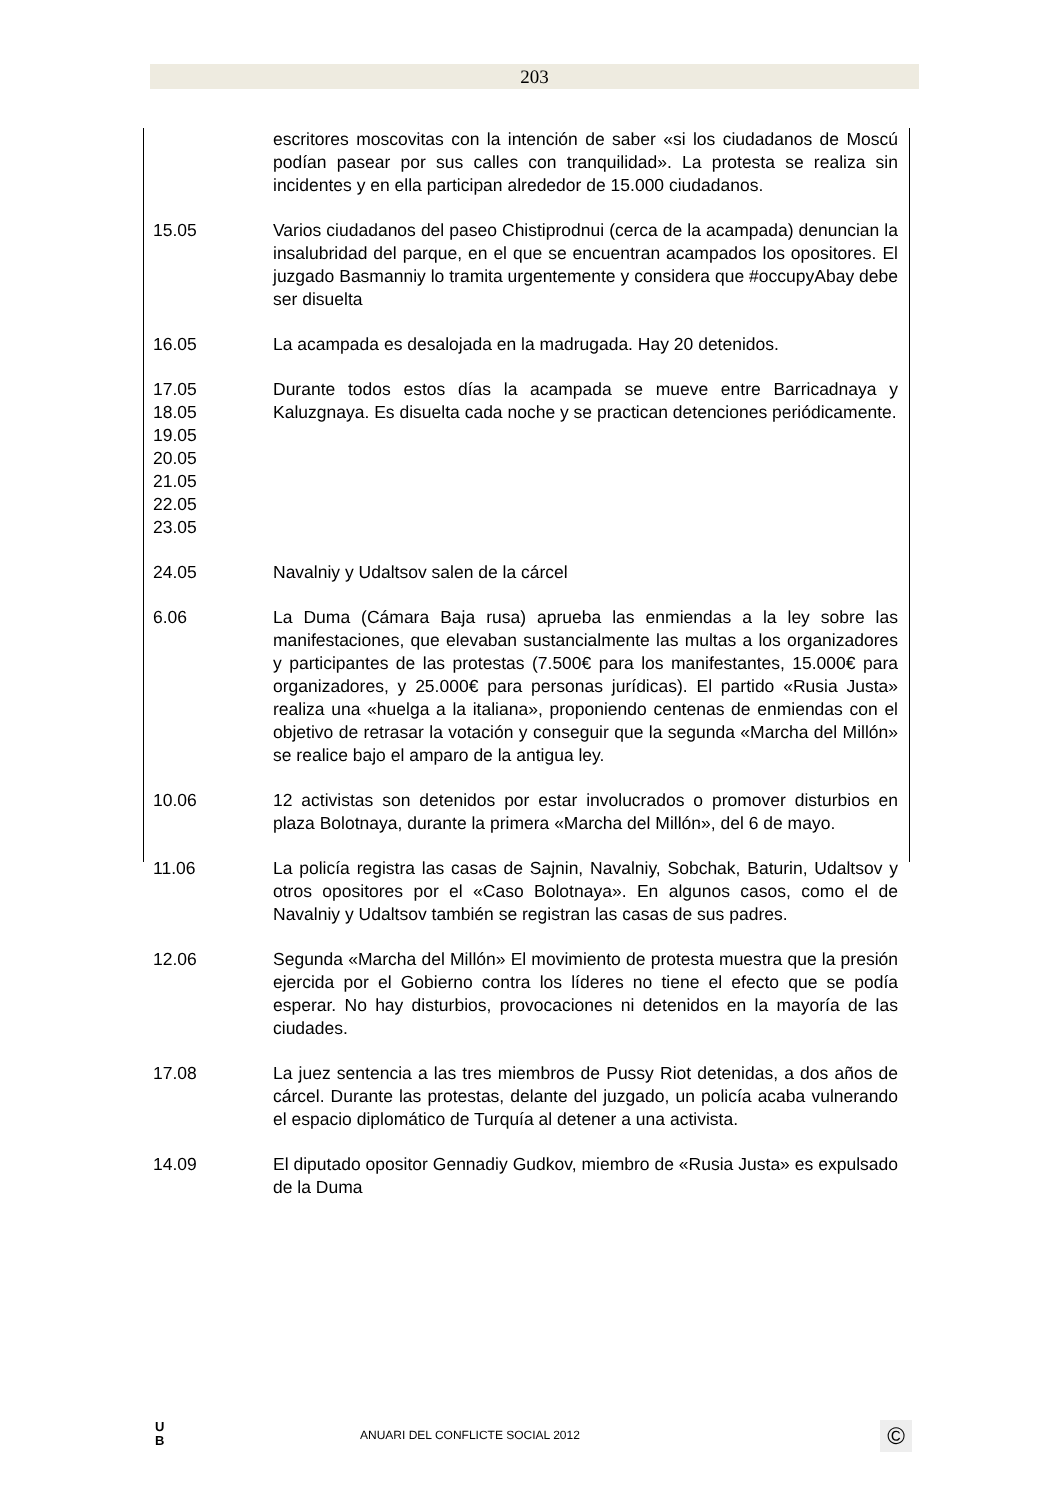203
escritores moscovitas con la intención de saber «si los ciudadanos de Moscú podían pasear por sus calles con tranquilidad». La protesta se realiza sin incidentes y en ella participan alrededor de 15.000 ciudadanos.
15.05 Varios ciudadanos del paseo Chistiprodnui (cerca de la acampada) denuncian la insalubridad del parque, en el que se encuentran acampados los opositores. El juzgado Basmanniy lo tramita urgentemente y considera que #occupyAbay debe ser disuelta
16.05 La acampada es desalojada en la madrugada. Hay 20 detenidos.
17.05
18.05
19.05
20.05
21.05
22.05
23.05
Durante todos estos días la acampada se mueve entre Barricadnaya y Kaluzgnaya. Es disuelta cada noche y se practican detenciones periódicamente.
24.05 Navalniy y Udaltsov salen de la cárcel
6.06 La Duma (Cámara Baja rusa) aprueba las enmiendas a la ley sobre las manifestaciones, que elevaban sustancialmente las multas a los organizadores y participantes de las protestas (7.500€ para los manifestantes, 15.000€ para organizadores, y 25.000€ para personas jurídicas). El partido «Rusia Justa» realiza una «huelga a la italiana», proponiendo centenas de enmiendas con el objetivo de retrasar la votación y conseguir que la segunda «Marcha del Millón» se realice bajo el amparo de la antigua ley.
10.06 12 activistas son detenidos por estar involucrados o promover disturbios en plaza Bolotnaya, durante la primera «Marcha del Millón», del 6 de mayo.
11.06 La policía registra las casas de Sajnin, Navalniy, Sobchak, Baturin, Udaltsov y otros opositores por el «Caso Bolotnaya». En algunos casos, como el de Navalniy y Udaltsov también se registran las casas de sus padres.
12.06 Segunda «Marcha del Millón» El movimiento de protesta muestra que la presión ejercida por el Gobierno contra los líderes no tiene el efecto que se podía esperar. No hay disturbios, provocaciones ni detenidos en la mayoría de las ciudades.
17.08 La juez sentencia a las tres miembros de Pussy Riot detenidas, a dos años de cárcel. Durante las protestas, delante del juzgado, un policía acaba vulnerando el espacio diplomático de Turquía al detener a una activista.
14.09 El diputado opositor Gennadiy Gudkov, miembro de «Rusia Justa» es expulsado de la Duma
U
B
ANUARI DEL CONFLICTE SOCIAL 2012
©